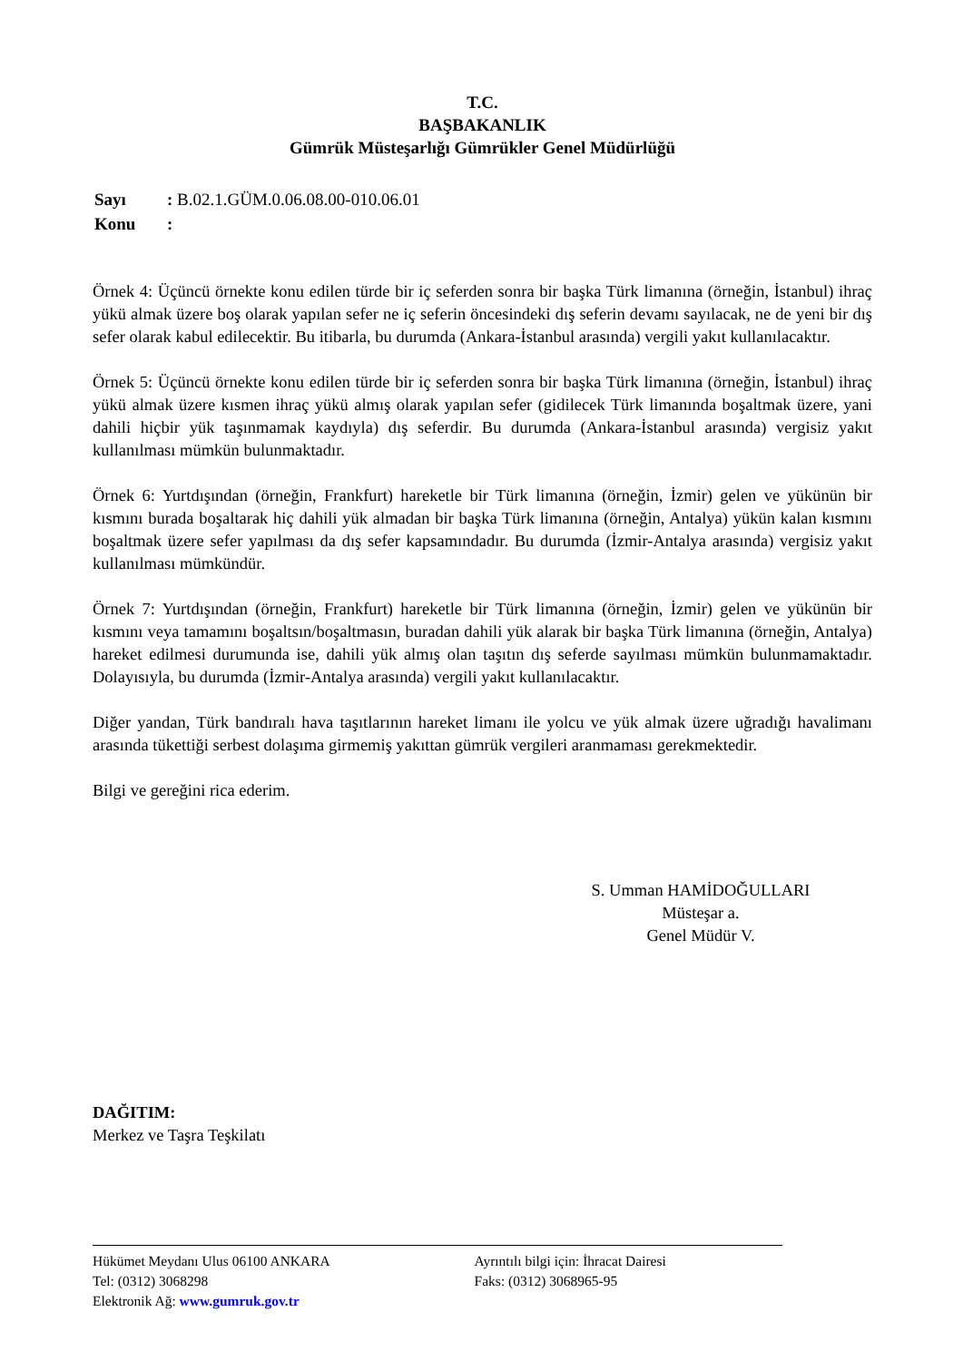T.C.
BAŞBAKANLIK
Gümrük Müsteşarlığı Gümrükler Genel Müdürlüğü
| Sayı | : B.02.1.GÜM.0.06.08.00-010.06.01 |
| Konu | : |
Örnek 4: Üçüncü örnekte konu edilen türde bir iç seferden sonra bir başka Türk limanına (örneğin, İstanbul) ihraç yükü almak üzere boş olarak yapılan sefer ne iç seferin öncesindeki dış seferin devamı sayılacak, ne de yeni bir dış sefer olarak kabul edilecektir. Bu itibarla, bu durumda (Ankara-İstanbul arasında) vergili yakıt kullanılacaktır.
Örnek 5: Üçüncü örnekte konu edilen türde bir iç seferden sonra bir başka Türk limanına (örneğin, İstanbul) ihraç yükü almak üzere kısmen ihraç yükü almış olarak yapılan sefer (gidilecek Türk limanında boşaltmak üzere, yani dahili hiçbir yük taşınmamak kaydıyla) dış seferdir. Bu durumda (Ankara-İstanbul arasında) vergisiz yakıt kullanılması mümkün bulunmaktadır.
Örnek 6: Yurtdışından (örneğin, Frankfurt) hareketle bir Türk limanına (örneğin, İzmir) gelen ve yükünün bir kısmını burada boşaltarak hiç dahili yük almadan bir başka Türk limanına (örneğin, Antalya) yükün kalan kısmını boşaltmak üzere sefer yapılması da dış sefer kapsamındadır. Bu durumda (İzmir-Antalya arasında) vergisiz yakıt kullanılması mümkündür.
Örnek 7: Yurtdışından (örneğin, Frankfurt) hareketle bir Türk limanına (örneğin, İzmir) gelen ve yükünün bir kısmını veya tamamını boşaltsın/boşaltmasın, buradan dahili yük alarak bir başka Türk limanına (örneğin, Antalya) hareket edilmesi durumunda ise, dahili yük almış olan taşıtın dış seferde sayılması mümkün bulunmamaktadır. Dolayısıyla, bu durumda (İzmir-Antalya arasında) vergili yakıt kullanılacaktır.
Diğer yandan, Türk bandıralı hava taşıtlarının hareket limanı ile yolcu ve yük almak üzere uğradığı havalimanı arasında tükettiği serbest dolaşıma girmemiş yakıttan gümrük vergileri aranmaması gerekmektedir.
Bilgi ve gereğini rica ederim.
S. Umman HAMİDOĞULLARI
Müsteşar a.
Genel Müdür V.
DAĞITIM:
Merkez ve Taşra Teşkilatı
| Hükümet Meydanı Ulus 06100 ANKARA | Ayrıntılı bilgi için: İhracat Dairesi |
| Tel: (0312) 3068298 | Faks: (0312) 3068965-95 |
| Elektronik Ağ: www.gumruk.gov.tr | |